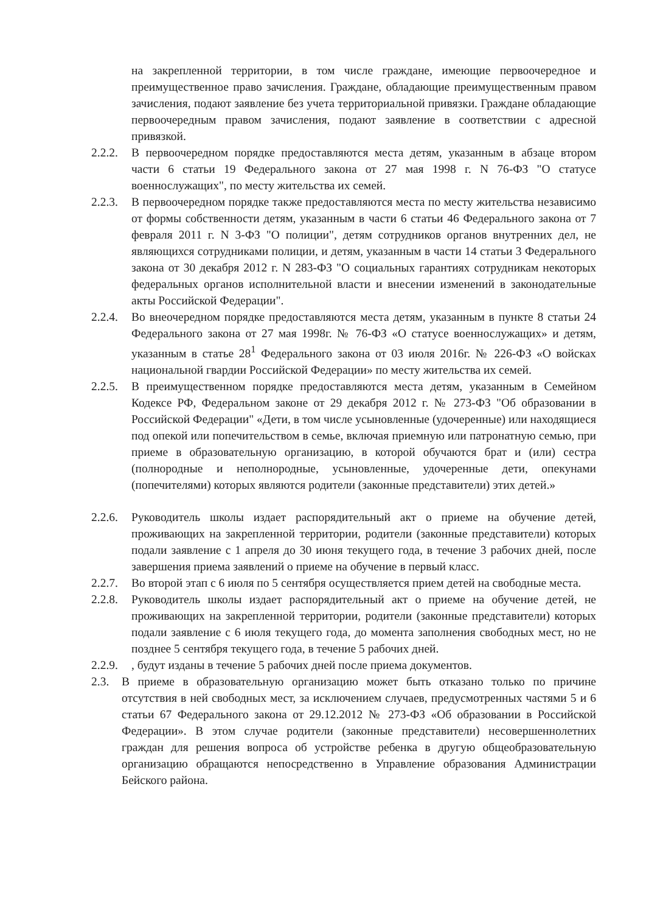на закрепленной территории, в том числе граждане, имеющие первоочередное и преимущественное право зачисления. Граждане, обладающие преимущественным правом зачисления, подают заявление без учета территориальной привязки. Граждане обладающие первоочередным правом зачисления, подают заявление в соответствии с адресной привязкой.
2.2.2. В первоочередном порядке предоставляются места детям, указанным в абзаце втором части 6 статьи 19 Федерального закона от 27 мая 1998 г. N 76-ФЗ "О статусе военнослужащих", по месту жительства их семей.
2.2.3. В первоочередном порядке также предоставляются места по месту жительства независимо от формы собственности детям, указанным в части 6 статьи 46 Федерального закона от 7 февраля 2011 г. N 3-ФЗ "О полиции", детям сотрудников органов внутренних дел, не являющихся сотрудниками полиции, и детям, указанным в части 14 статьи 3 Федерального закона от 30 декабря 2012 г. N 283-ФЗ "О социальных гарантиях сотрудникам некоторых федеральных органов исполнительной власти и внесении изменений в законодательные акты Российской Федерации".
2.2.4. Во внеочередном порядке предоставляются места детям, указанным в пункте 8 статьи 24 Федерального закона от 27 мая 1998г. № 76-ФЗ «О статусе военнослужащих» и детям, указанным в статье 28<sup>1</sup> Федерального закона от 03 июля 2016г. № 226-ФЗ «О войсках национальной гвардии Российской Федерации» по месту жительства их семей.
2.2.5. В преимущественном порядке предоставляются места детям, указанным в Семейном Кодексе РФ, Федеральном законе от 29 декабря 2012 г. № 273-ФЗ "Об образовании в Российской Федерации" «Дети, в том числе усыновленные (удочеренные) или находящиеся под опекой или попечительством в семье, включая приемную или патронатную семью, при приеме в образовательную организацию, в которой обучаются брат и (или) сестра (полнородные и неполнородные, усыновленные, удочеренные дети, опекунами (попечителями) которых являются родители (законные представители) этих детей.»
2.2.6. Руководитель школы издает распорядительный акт о приеме на обучение детей, проживающих на закрепленной территории, родители (законные представители) которых подали заявление с 1 апреля до 30 июня текущего года, в течение 3 рабочих дней, после завершения приема заявлений о приеме на обучение в первый класс.
2.2.7. Во второй этап с 6 июля по 5 сентября осуществляется прием детей на свободные места.
2.2.8. Руководитель школы издает распорядительный акт о приеме на обучение детей, не проживающих на закрепленной территории, родители (законные представители) которых подали заявление с 6 июля текущего года, до момента заполнения свободных мест, но не позднее 5 сентября текущего года, в течение 5 рабочих дней.
2.2.9., будут изданы в течение 5 рабочих дней после приема документов.
2.3. В приеме в образовательную организацию может быть отказано только по причине отсутствия в ней свободных мест, за исключением случаев, предусмотренных частями 5 и 6 статьи 67 Федерального закона от 29.12.2012 № 273-ФЗ «Об образовании в Российской Федерации». В этом случае родители (законные представители) несовершеннолетних граждан для решения вопроса об устройстве ребенка в другую общеобразовательную организацию обращаются непосредственно в Управление образования Администрации Бейского района.